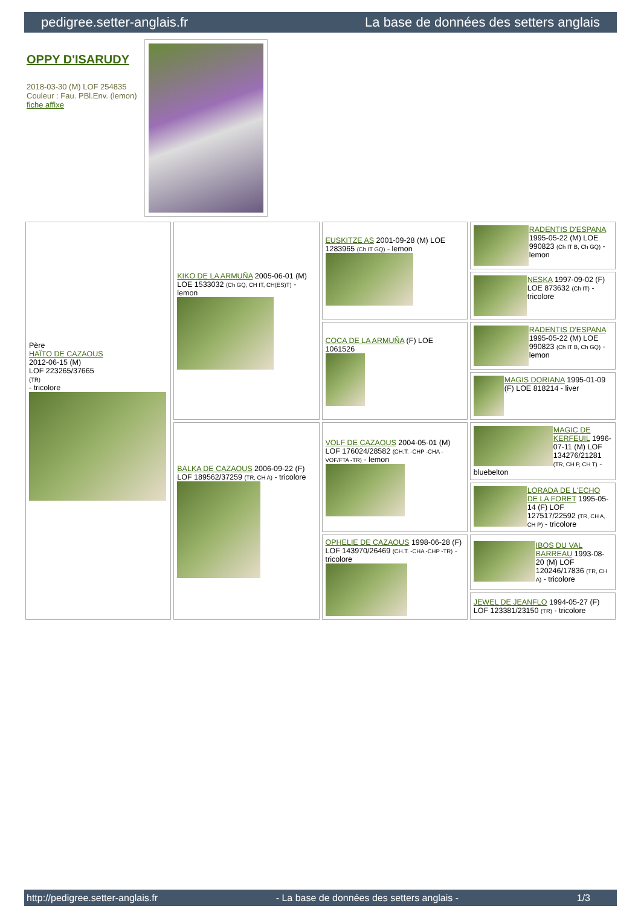pedigree.setter-anglais.fr La base de données des setters anglais
OPPY D'ISARUDY
2018-03-30 (M) LOF 254835
Couleur : Fau. PBl.Env. (lemon)
fiche affixe
| Père HAÏTO DE CAZAOUS 2012-06-15 (M) LOF 223265/37665 (TR) - tricolore | KIKO DE LA ARMUÑA 2005-06-01 (M) LOE 1533032 (Ch GQ, CH IT, CH(ES)T) - lemon | EUSKITZE AS 2001-09-28 (M) LOE 1283965 (Ch IT GQ) - lemon | RADENTIS D'ESPANA 1995-05-22 (M) LOE 990823 (Ch IT B, Ch GQ) - lemon |
| | | | NESKA 1997-09-02 (F) LOE 873632 (Ch IT) - tricolore |
| | | COCA DE LA ARMUÑA (F) LOE 1061526 | RADENTIS D'ESPANA 1995-05-22 (M) LOE 990823 (Ch IT B, Ch GQ) - lemon |
| | | | MAGIS DORIANA 1995-01-09 (F) LOE 818214 - liver |
| | BALKA DE CAZAOUS 2006-09-22 (F) LOF 189562/37259 (TR, CH A) - tricolore | VOLF DE CAZAOUS 2004-05-01 (M) LOF 176024/28582 (CH.T. -CHP -CHA -VOF/FTA -TR) - lemon | MAGIC DE KERFEUIL 1996-07-11 (M) LOF 134276/21281 (TR, CH P, CH T) - bluebelton |
| | | | LORADA DE L'ECHO DE LA FORET 1995-05-14 (F) LOF 127517/22592 (TR, CH A, CH P) - tricolore |
| | | OPHELIE DE CAZAOUS 1998-06-28 (F) LOF 143970/26469 (CH.T. -CHA -CHP -TR) - tricolore | IBOS DU VAL BARREAU 1993-08-20 (M) LOF 120246/17836 (TR, CH A) - tricolore |
| | | | JEWEL DE JEANFLO 1994-05-27 (F) LOF 123381/23150 (TR) - tricolore |
http://pedigree.setter-anglais.fr - La base de données des setters anglais - 1/3